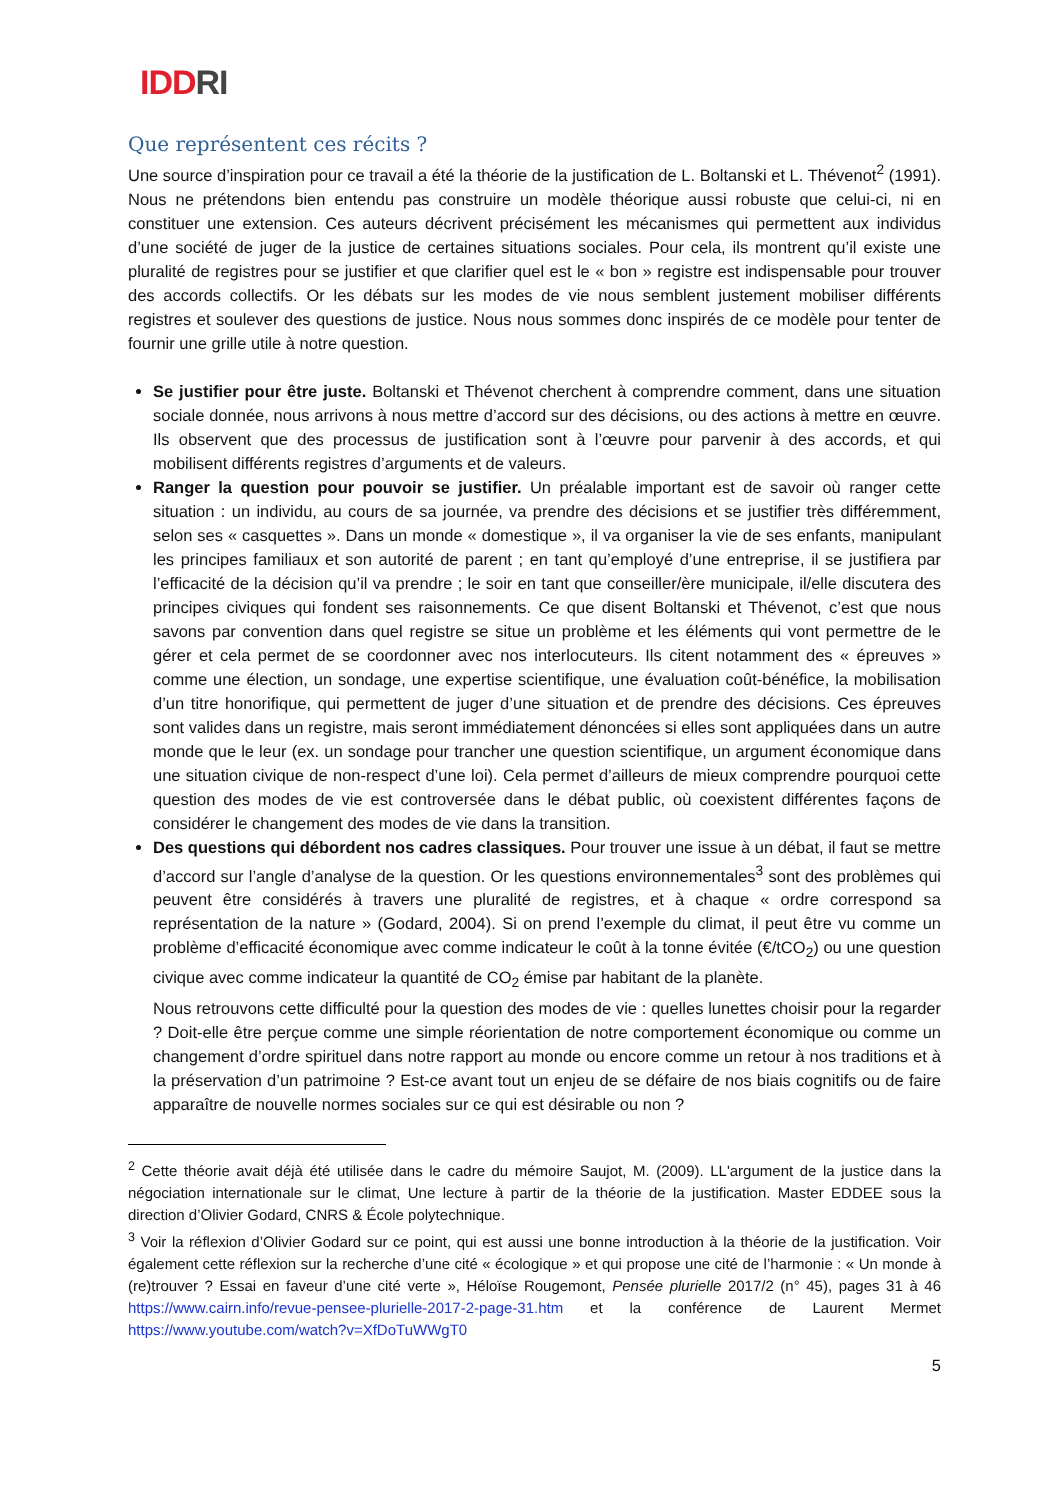IDDRI
Que représentent ces récits ?
Une source d’inspiration pour ce travail a été la théorie de la justification de L. Boltanski et L. Thévenot<sup>2</sup> (1991). Nous ne prétendons bien entendu pas construire un modèle théorique aussi robuste que celui-ci, ni en constituer une extension. Ces auteurs décrivent précisément les mécanismes qui permettent aux individus d’une société de juger de la justice de certaines situations sociales. Pour cela, ils montrent qu’il existe une pluralité de registres pour se justifier et que clarifier quel est le « bon » registre est indispensable pour trouver des accords collectifs. Or les débats sur les modes de vie nous semblent justement mobiliser différents registres et soulever des questions de justice. Nous nous sommes donc inspirés de ce modèle pour tenter de fournir une grille utile à notre question.
Se justifier pour être juste. Boltanski et Thévenot cherchent à comprendre comment, dans une situation sociale donnée, nous arrivons à nous mettre d’accord sur des décisions, ou des actions à mettre en œuvre. Ils observent que des processus de justification sont à l’œuvre pour parvenir à des accords, et qui mobilisent différents registres d’arguments et de valeurs.
Ranger la question pour pouvoir se justifier. Un préalable important est de savoir où ranger cette situation : un individu, au cours de sa journée, va prendre des décisions et se justifier très différemment, selon ses « casquettes ». Dans un monde « domestique », il va organiser la vie de ses enfants, manipulant les principes familiaux et son autorité de parent ; en tant qu’employé d’une entreprise, il se justifiera par l’efficacité de la décision qu’il va prendre ; le soir en tant que conseiller/ère municipale, il/elle discutera des principes civiques qui fondent ses raisonnements. Ce que disent Boltanski et Thévenot, c’est que nous savons par convention dans quel registre se situe un problème et les éléments qui vont permettre de le gérer et cela permet de se coordonner avec nos interlocuteurs. Ils citent notamment des « épreuves » comme une élection, un sondage, une expertise scientifique, une évaluation coût-bénéfice, la mobilisation d’un titre honorifique, qui permettent de juger d’une situation et de prendre des décisions. Ces épreuves sont valides dans un registre, mais seront immédiatement dénoncées si elles sont appliquées dans un autre monde que le leur (ex. un sondage pour trancher une question scientifique, un argument économique dans une situation civique de non-respect d’une loi). Cela permet d’ailleurs de mieux comprendre pourquoi cette question des modes de vie est controversée dans le débat public, où coexistent différentes façons de considérer le changement des modes de vie dans la transition.
Des questions qui débordent nos cadres classiques. Pour trouver une issue à un débat, il faut se mettre d’accord sur l’angle d’analyse de la question. Or les questions environnementales<sup>3</sup> sont des problèmes qui peuvent être considérés à travers une pluralité de registres, et à chaque « ordre correspond sa représentation de la nature » (Godard, 2004). Si on prend l’exemple du climat, il peut être vu comme un problème d’efficacité économique avec comme indicateur le coût à la tonne évitée (€/tCO<sub>2</sub>) ou une question civique avec comme indicateur la quantité de CO<sub>2</sub> émise par habitant de la planète.
Nous retrouvons cette difficulté pour la question des modes de vie : quelles lunettes choisir pour la regarder ? Doit-elle être perçue comme une simple réorientation de notre comportement économique ou comme un changement d’ordre spirituel dans notre rapport au monde ou encore comme un retour à nos traditions et à la préservation d’un patrimoine ? Est-ce avant tout un enjeu de se défaire de nos biais cognitifs ou de faire apparaître de nouvelle normes sociales sur ce qui est désirable ou non ?
<sup>2</sup> Cette théorie avait déjà été utilisée dans le cadre du mémoire Saujot, M. (2009). LL'argument de la justice dans la négociation internationale sur le climat, Une lecture à partir de la théorie de la justification. Master EDDEE sous la direction d’Olivier Godard, CNRS & École polytechnique.
<sup>3</sup> Voir la réflexion d’Olivier Godard sur ce point, qui est aussi une bonne introduction à la théorie de la justification. Voir également cette réflexion sur la recherche d’une cité « écologique » et qui propose une cité de l’harmonie : « Un monde à (re)trouver ? Essai en faveur d’une cité verte », Héloïse Rougemont, Pensée plurielle 2017/2 (n° 45), pages 31 à 46 https://www.cairn.info/revue-pensee-plurielle-2017-2-page-31.htm et la conférence de Laurent Mermet https://www.youtube.com/watch?v=XfDoTuWWgT0
5